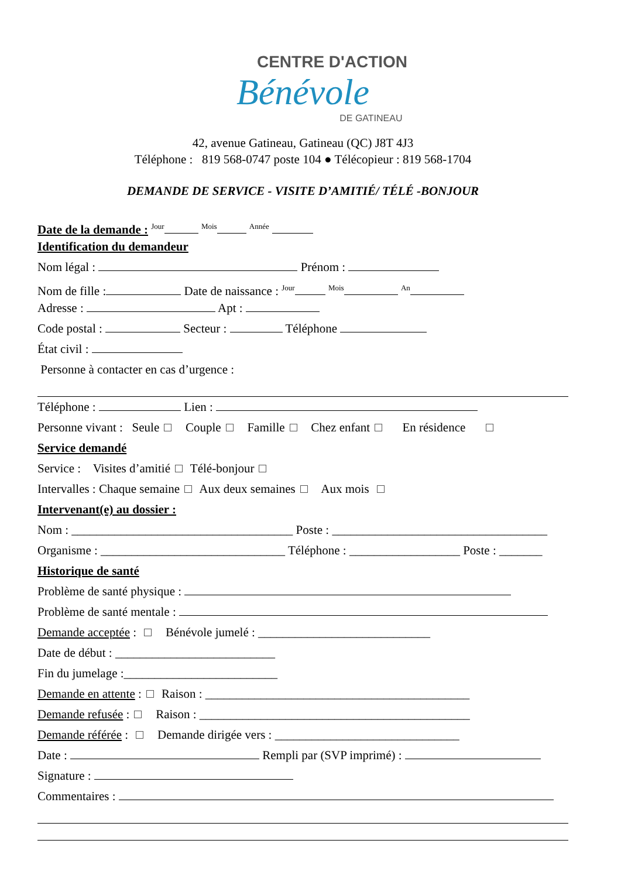CENTRE D'ACTION
Bénévole
DE GATINEAU
42, avenue Gatineau, Gatineau (QC) J8T 4J3
Téléphone : 819 568-0747 poste 104 ● Télécopieur : 819 568-1704
DEMANDE DE SERVICE - VISITE D’AMITIÉ/ TÉLÉ -BONJOUR
Date de la demande : <sup>Jour</sup> <sup>Mois</sup> <sup>Année</sup>
Identification du demandeur
Nom légal : Prénom :
Nom de fille : Date de naissance : <sup>Jour</sup> <sup>Mois</sup> <sup>An</sup>
Adresse : Apt :
Code postal : Secteur : Téléphone
État civil :
Personne à contacter en cas d’urgence :
Téléphone : Lien :
Personne vivant : Seule Couple Famille Chez enfant En résidence
Service demandé
Service : Visites d’amitié Télé-bonjour
Intervalles : Chaque semaine Aux deux semaines Aux mois
Intervenant(e) au dossier :
Nom : ____________________________________ Poste : ___________________________________
Organisme : ______________________________ Téléphone : __________________ Poste : _______
Historique de santé
Problème de santé physique :
Problème de santé mentale :
Demande acceptée : Bénévole jumelé : ____________________________
Date de début : __________________________
Fin du jumelage :_________________________
Demande en attente : Raison : ___________________________________________
Demande refusée : Raison : ____________________________________________
Demande référée : Demande dirigée vers : ______________________________
Date : Rempli par (SVP imprimé) :
Signature :
Commentaires :